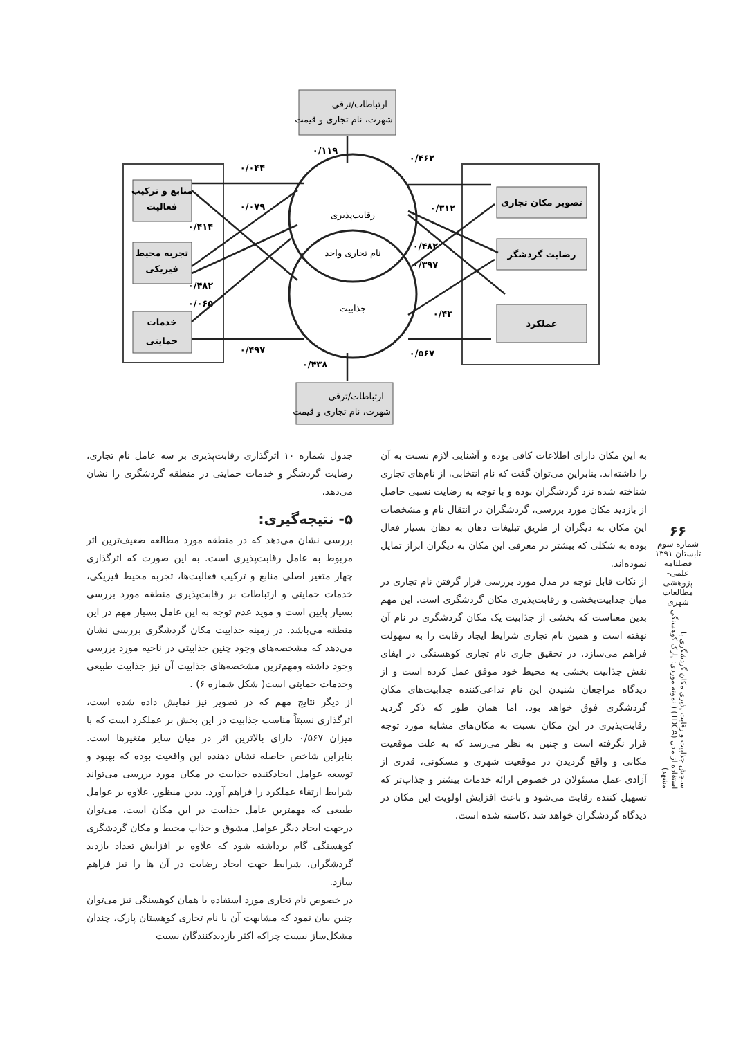ارتباطات/ترقی
شهرت، نام تجاری و قیمت
ارتباطات/ترقی
شهرت، نام تجاری و قیمت
رقابت‌پذیری
نام تجاری واحد
جذابیت
منابع و ترکیب
فعالیت
تجربه محیط
فیزیکی
خدمات
حمایتی
تصویر مکان تجاری
رضایت گردشگر
عملکرد
۰/۰۴۴
۰/۰۷۹
۰/۴۱۴
۰/۴۸۲
۰/۰۶۵
۰/۴۹۷
۰/۱۱۹
۰/۴۶۲
۰/۳۱۲
۰/۴۸۲
۰/۳۹۷
۰/۴۳
۰/۵۶۷
۰/۴۳۸
جدول شماره ۱۰ اثرگذاری رقابت‌پذیری بر سه عامل نام تجاری، رضایت گردشگر و خدمات حمایتی در منطقه گردشگری را نشان می‌دهد.
۵- نتیجه‌گیری:
بررسی نشان می‌دهد که در منطقه مورد مطالعه ضعیف‌ترین اثر مربوط به عامل رقابت‌پذیری است. به این صورت که اثرگذاری چهار متغیر اصلی منابع و ترکیب فعالیت‌ها، تجربه محیط فیزیکی، خدمات حمایتی و ارتباطات بر رقابت‌پذیری منطقه مورد بررسی بسیار پایین است و موید عدم توجه به این عامل بسیار مهم در این منطقه می‌باشد. در زمینه جذابیت مکان گردشگری بررسی نشان می‌دهد که مشخصه‌های وجود چنین جذابیتی در ناحیه مورد بررسی وجود داشته ومهم‌ترین مشخصه‌های جذابیت آن نیز جذابیت طبیعی وخدمات حمایتی است( شکل شماره ۶) .
از دیگر نتایج مهم که در تصویر نیز نمایش داده شده است، اثرگذاری نسبتاً مناسب جذابیت در این بخش بر عملکرد است که با میزان ۰/۵۶۷ دارای بالاترین اثر در میان سایر متغیرها است. بنابراین شاخص حاصله نشان دهنده این واقعیت بوده که بهبود و توسعه عوامل ایجادکننده جذابیت در مکان مورد بررسی می‌تواند شرایط ارتقاء عملکرد را فراهم آورد. بدین منظور، علاوه بر عوامل طبیعی که مهمترین عامل جذابیت در این مکان است، می‌توان درجهت ایجاد دیگر عوامل مشوق و جذاب محیط و مکان گردشگری کوهسنگی گام برداشته شود که علاوه بر افزایش تعداد بازدید گردشگران، شرایط جهت ایجاد رضایت در آن ها را نیز فراهم سازد.
در خصوص نام تجاری مورد استفاده یا همان کوهسنگی نیز می‌توان چنین بیان نمود که مشابهت آن با نام تجاری کوهستان پارک، چندان مشکل‌ساز نیست چراکه اکثر بازدیدکنندگان نسبت
به این مکان دارای اطلاعات کافی بوده و آشنایی لازم نسبت به آن را داشته‌اند. بنابراین می‌توان گفت که نام انتخابی، از نام‌های تجاری شناخته شده نزد گردشگران بوده و با توجه به رضایت نسبی حاصل از بازدید مکان مورد بررسی، گردشگران در انتقال نام و مشخصات این مکان به دیگران از طریق تبلیغات دهان به دهان بسیار فعال بوده به شکلی که بیشتر در معرفی این مکان به دیگران ابراز تمایل نموده‌اند.
از نکات قابل توجه در مدل مورد بررسی قرار گرفتن نام تجاری در میان جذابیت‌بخشی و رقابت‌پذیری مکان گردشگری است. این مهم بدین معناست که بخشی از جذابیت یک مکان گردشگری در نام آن نهفته است و همین نام تجاری شرایط ایجاد رقابت را به سهولت فراهم می‌سازد. در تحقیق جاری نام تجاری کوهسنگی در ایفای نقش جذابیت بخشی به محیط خود موفق عمل کرده است و از دیدگاه مراجعان شنیدن این نام تداعی‌کننده جذابیت‌های مکان گردشگری فوق خواهد بود. اما همان طور که ذکر گردید رقابت‌پذیری در این مکان نسبت به مکان‌های مشابه مورد توجه قرار نگرفته است و چنین به نظر می‌رسد که به علت موقعیت مکانی و واقع گردیدن در موقعیت شهری و مسکونی، قدری از آزادی عمل مسئولان در خصوص ارائه خدمات بیشتر و جذاب‌تر که تسهیل کننده رقابت می‌شود و باعث افزایش اولویت این مکان در دیدگاه گردشگران خواهد شد ،کاسته شده است.
۶۶
شماره سوم
تابستان ۱۳۹۱
فصلنامه
علمی-پژوهشی
مطالعات شهری
سنجش جذابیت و رقابت پذیری مکان گردشگری با استفاده از مدل (TDCA) ( نمونه موردی: پارک کوهسنگی مشهد)